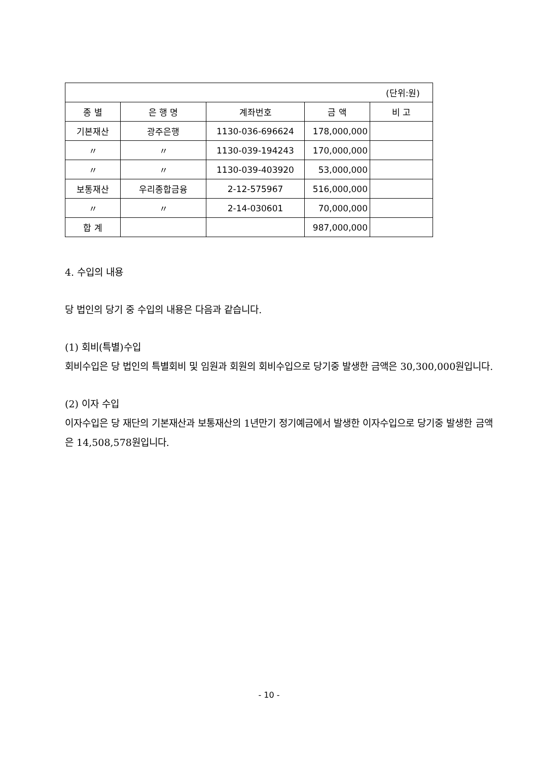| (단위:원) | | | | |
| 종 별 | 은 행 명 | 계좌번호 | 금 액 | 비 고 |
| 기본재산 | 광주은행 | 1130-036-696624 | 178,000,000 | |
| 〃 | 〃 | 1130-039-194243 | 170,000,000 | |
| 〃 | 〃 | 1130-039-403920 | 53,000,000 | |
| 보통재산 | 우리종합금융 | 2-12-575967 | 516,000,000 | |
| 〃 | 〃 | 2-14-030601 | 70,000,000 | |
| 합 계 | | | 987,000,000 | |
4. 수입의 내용
당 법인의 당기 중 수입의 내용은 다음과 같습니다.
(1) 회비(특별)수입
회비수입은 당 법인의 특별회비 및 임원과 회원의 회비수입으로 당기중 발생한 금액은 30,300,000원입니다.
(2) 이자 수입
이자수입은 당 재단의 기본재산과 보통재산의 1년만기 정기예금에서 발생한 이자수입으로 당기중 발생한 금액은 14,508,578원입니다.
- 10 -